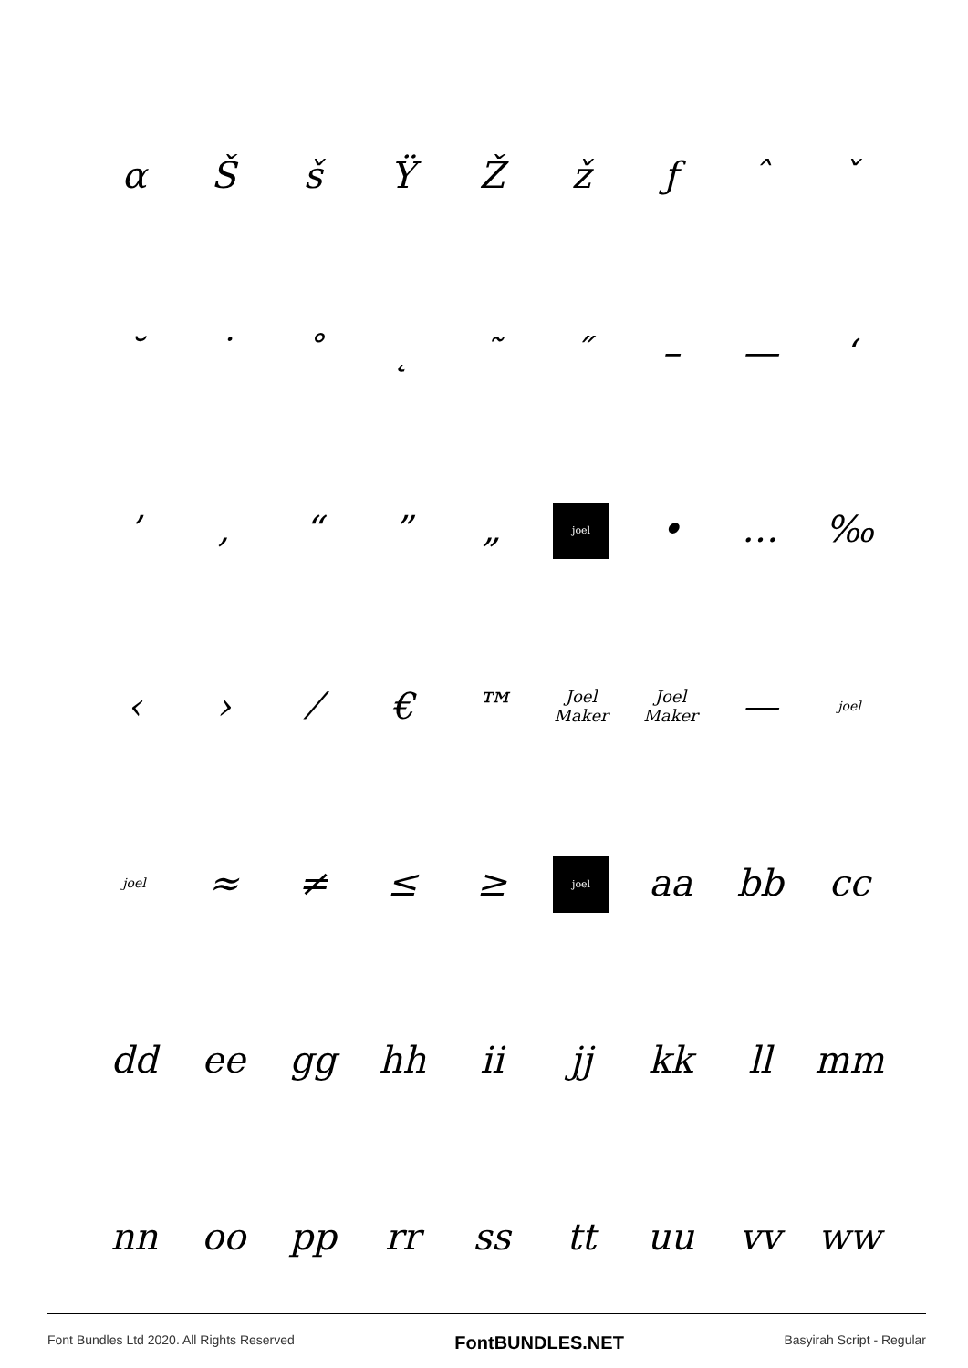| α | Š | š | Ÿ | Ž | ž | ƒ | ˆ | ˇ |
| ˘ | ˙ | ˚ | ˛ | ˜ | ˝ | – | — | ‘ |
| ’ | ‚ | “ | ” | „ | joel | • | … | ‰ |
| ‹ | › | ⁄ | € | ™ | Joel Maker | Joel Maker | — | joel |
| joel | ≈ | ≠ | ≤ | ≥ | joel | aa | bb | cc |
| dd | ee | gg | hh | ii | jj | kk | ll | mm |
| nn | oo | pp | rr | ss | tt | uu | vv | ww |
Font Bundles Ltd 2020. All Rights Reserved FontBUNDLES.NET Basyirah Script - Regular